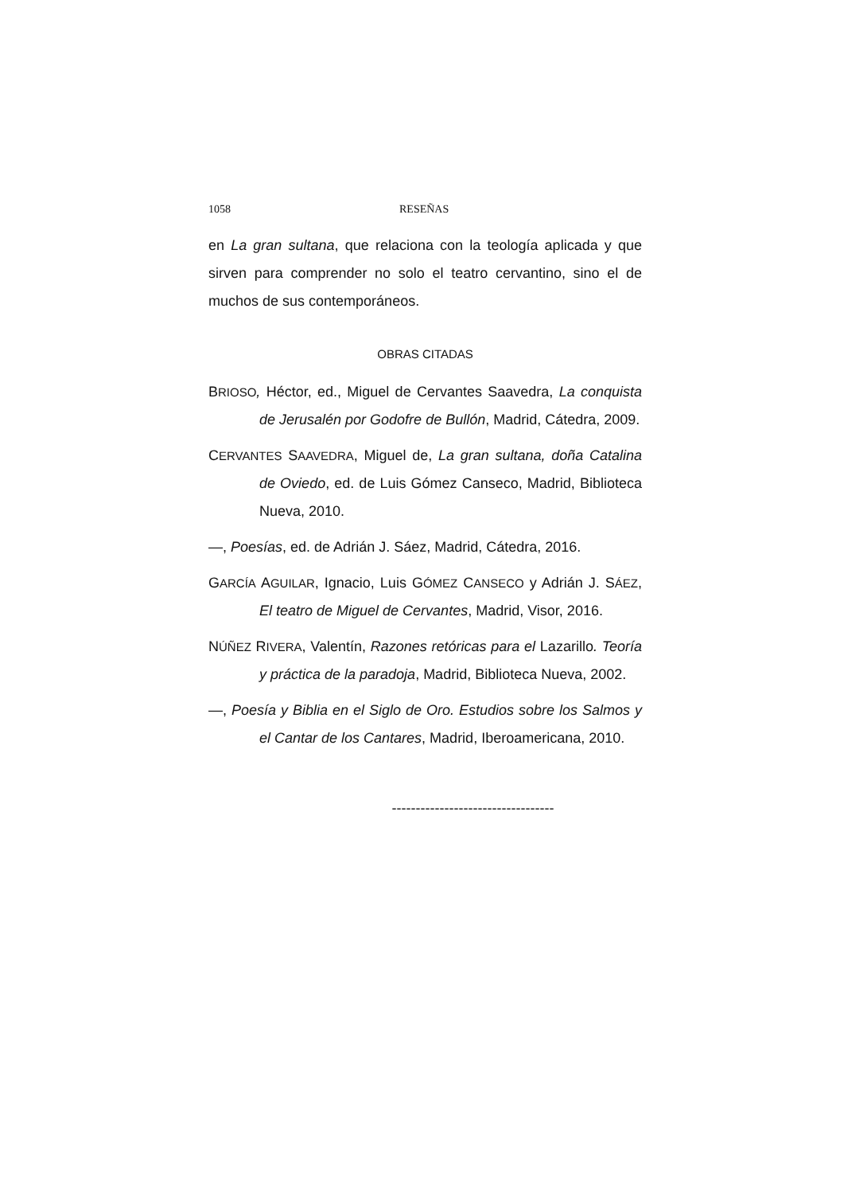1058 RESEÑAS
en La gran sultana, que relaciona con la teología aplicada y que sirven para comprender no solo el teatro cervantino, sino el de muchos de sus contemporáneos.
OBRAS CITADAS
BRIOSO, Héctor, ed., Miguel de Cervantes Saavedra, La conquista de Jerusalén por Godofre de Bullón, Madrid, Cátedra, 2009.
CERVANTES SAAVEDRA, Miguel de, La gran sultana, doña Catalina de Oviedo, ed. de Luis Gómez Canseco, Madrid, Biblioteca Nueva, 2010.
—, Poesías, ed. de Adrián J. Sáez, Madrid, Cátedra, 2016.
GARCÍA AGUILAR, Ignacio, Luis GÓMEZ CANSECO y Adrián J. SÁEZ, El teatro de Miguel de Cervantes, Madrid, Visor, 2016.
NÚÑEZ RIVERA, Valentín, Razones retóricas para el Lazarillo. Teoría y práctica de la paradoja, Madrid, Biblioteca Nueva, 2002.
—, Poesía y Biblia en el Siglo de Oro. Estudios sobre los Salmos y el Cantar de los Cantares, Madrid, Iberoamericana, 2010.
----------------------------------